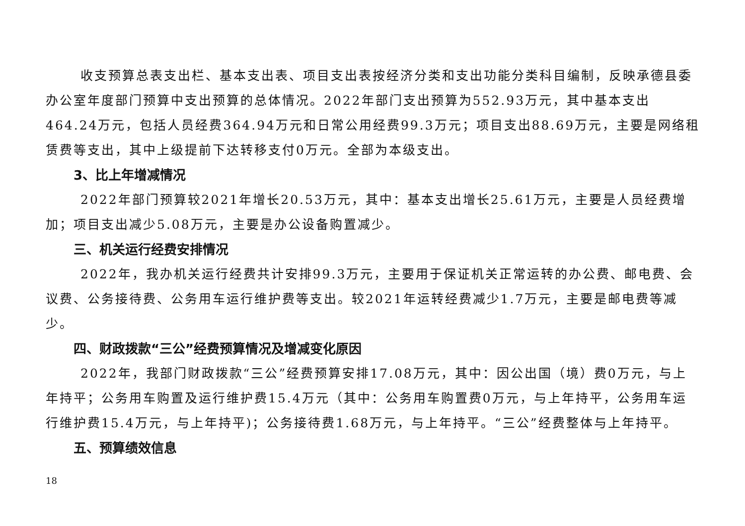收支预算总表支出栏、基本支出表、项目支出表按经济分类和支出功能分类科目编制，反映承德县委办公室年度部门预算中支出预算的总体情况。2022年部门支出预算为552.93万元，其中基本支出464.24万元，包括人员经费364.94万元和日常公用经费99.3万元；项目支出88.69万元，主要是网络租赁费等支出，其中上级提前下达转移支付0万元。全部为本级支出。
3、比上年增减情况
2022年部门预算较2021年增长20.53万元，其中：基本支出增长25.61万元，主要是人员经费增加；项目支出减少5.08万元，主要是办公设备购置减少。
三、机关运行经费安排情况
2022年，我办机关运行经费共计安排99.3万元，主要用于保证机关正常运转的办公费、邮电费、会议费、公务接待费、公务用车运行维护费等支出。较2021年运转经费减少1.7万元，主要是邮电费等减少。
四、财政拨款“三公”经费预算情况及增减变化原因
2022年，我部门财政拨款“三公”经费预算安排17.08万元，其中：因公出国（境）费0万元，与上年持平；公务用车购置及运行维护费15.4万元（其中：公务用车购置费0万元，与上年持平，公务用车运行维护费15.4万元，与上年持平)；公务接待费1.68万元，与上年持平。“三公”经费整体与上年持平。
五、预算绩效信息
18